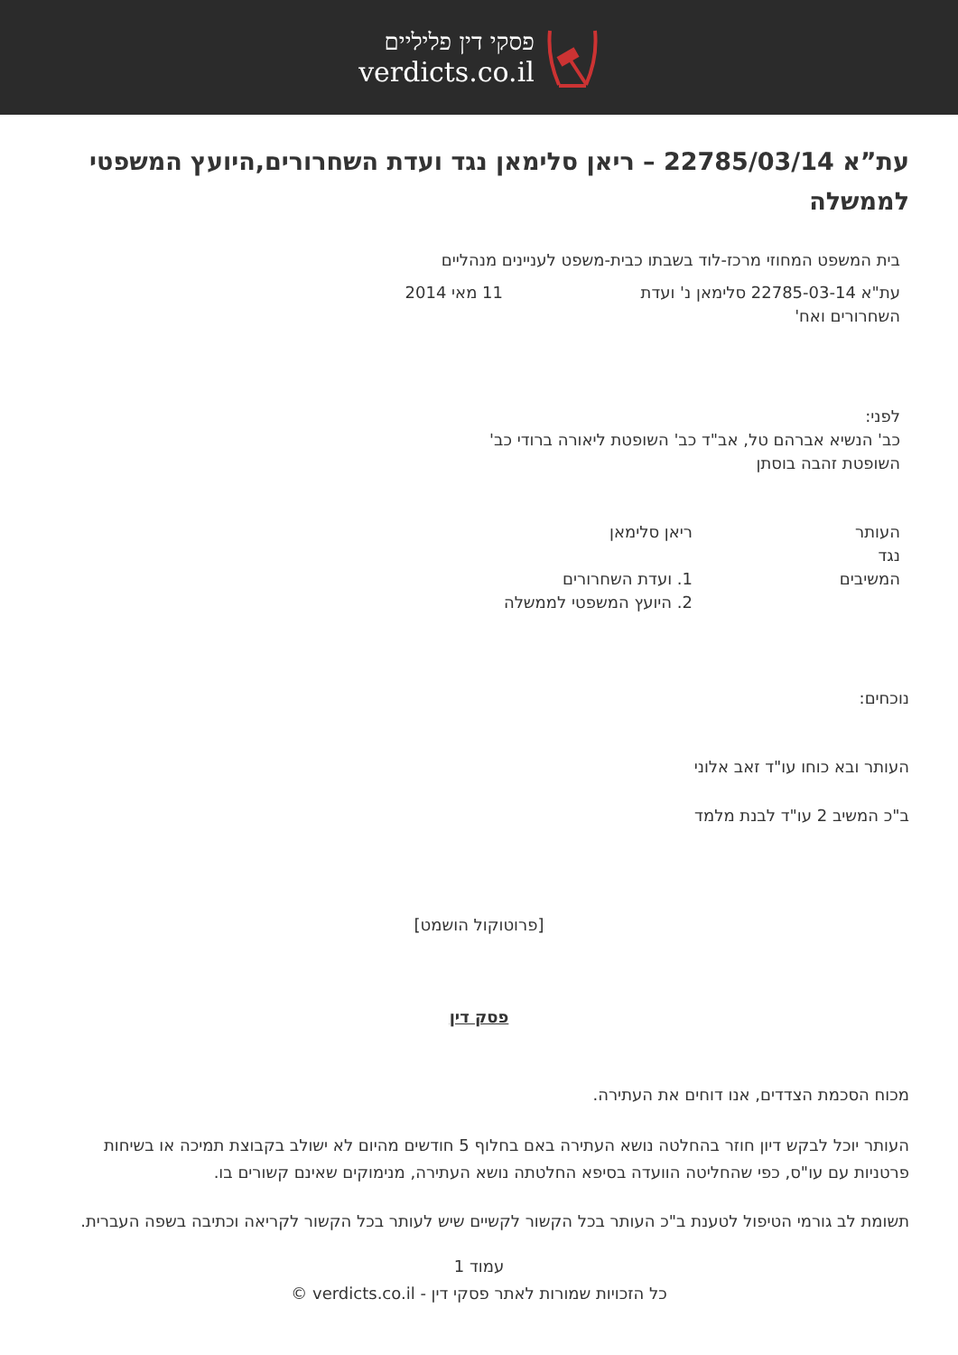פסקי דין פליליים
verdicts.co.il
עת”א 22785/03/14 – ריאן סלימאן נגד ועדת השחרורים,היועץ המשפטי לממשלה
בית המשפט המחוזי מרכז-לוד בשבתו כבית-משפט לעניינים מנהליים
עת"א 22785-03-14 סלימאן נ' ועדת השחרורים ואח'
11 מאי 2014
לפני:
כב' הנשיא אברהם טל, אב"ד כב' השופטת ליאורה ברודי כב'
השופטת זהבה בוסתן
העותר
נגד
המשיבים
ריאן סלימאן
1. ועדת השחרורים
2. היועץ המשפטי לממשלה
נוכחים:
העותר ובא כוחו עו"ד זאב אלוני
ב"כ המשיב 2 עו"ד לבנת מלמד
[פרוטוקול הושמט]
פסק דין
מכוח הסכמת הצדדים, אנו דוחים את העתירה.
העותר יוכל לבקש דיון חוזר בהחלטה נושא העתירה באם בחלוף 5 חודשים מהיום לא ישולב בקבוצת תמיכה או בשיחות פרטניות עם עו"ס, כפי שהחליטה הוועדה בסיפא החלטתה נושא העתירה, מנימוקים שאינם קשורים בו.
תשומת לב גורמי הטיפול לטענת ב"כ העותר בכל הקשור לקשיים שיש לעותר בכל הקשור לקריאה וכתיבה בשפה העברית.
עמוד 1
כל הזכויות שמורות לאתר פסקי דין - verdicts.co.il ©